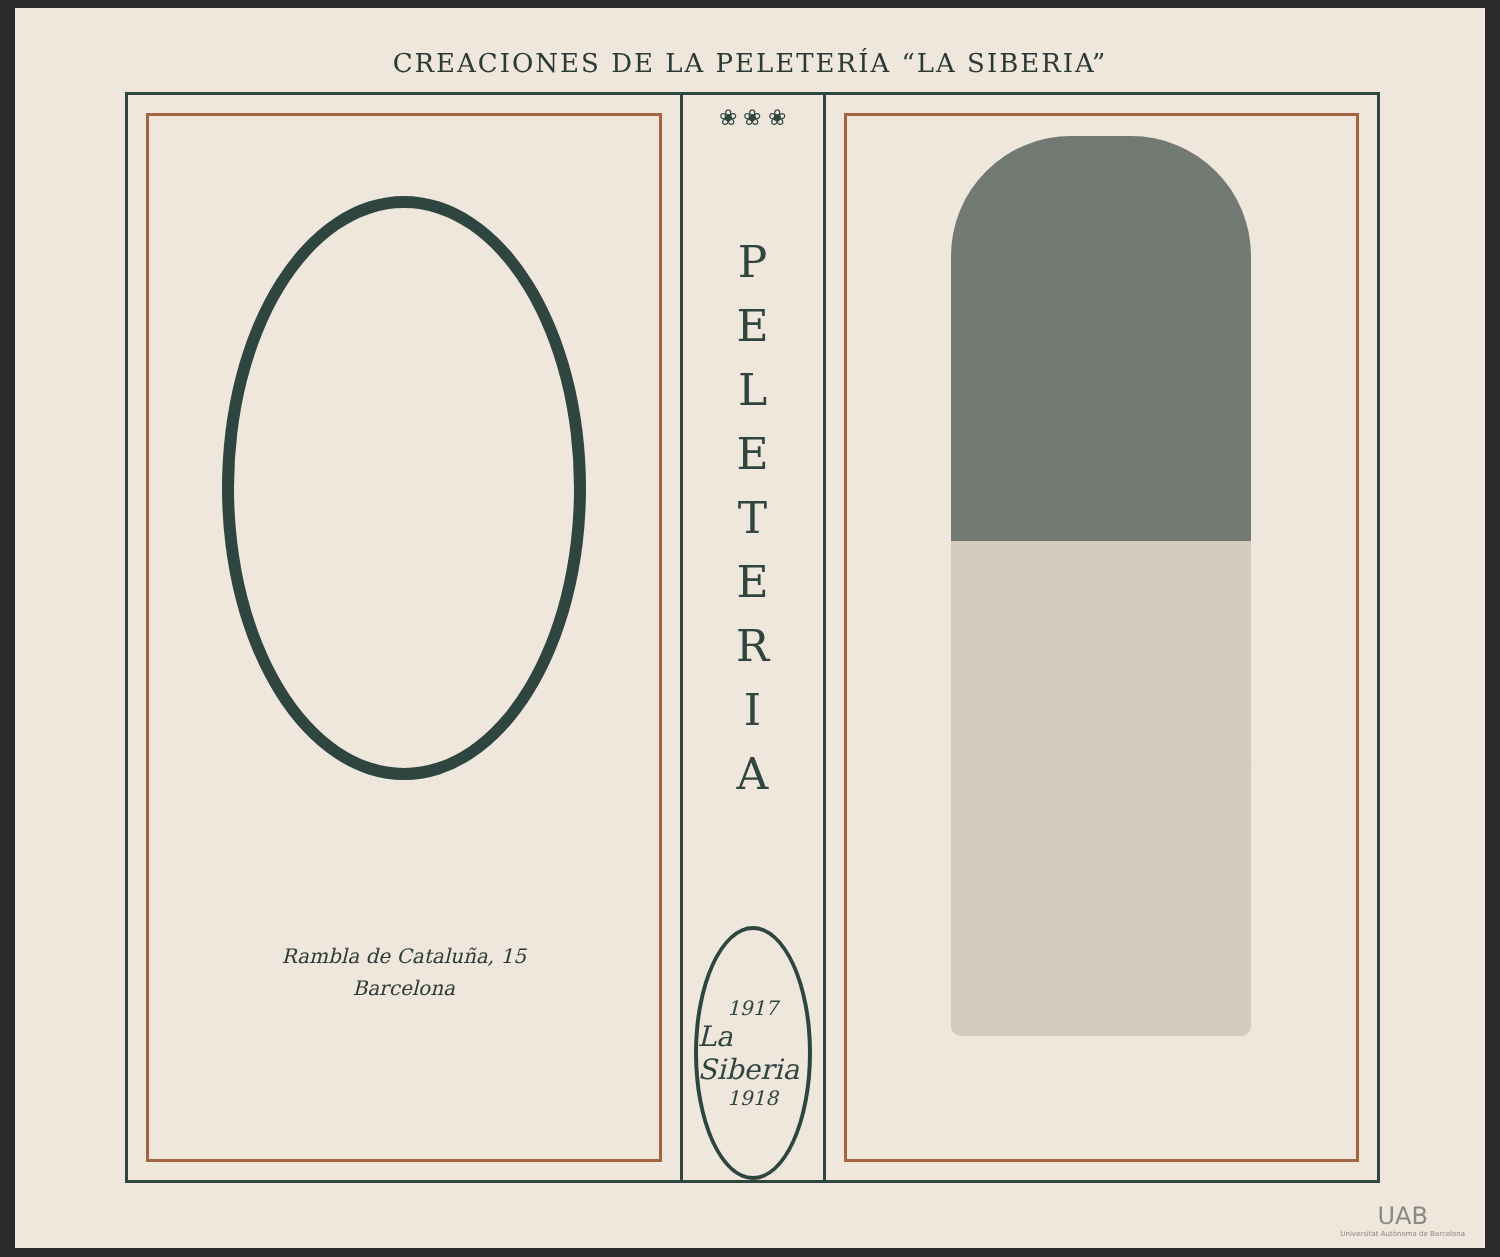CREACIONES DE LA PELETERÍA “LA SIBERIA”
Rambla de Cataluña, 15
Barcelona
❀ ❀ ❀
P
E
L
E
T
E
R
I
A
1917
La Siberia
1918
UAB
Universitat Autònoma de Barcelona